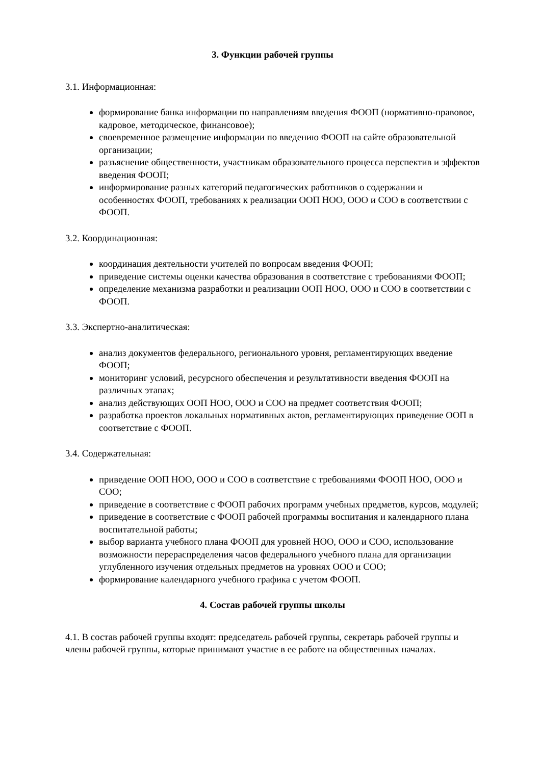3. Функции рабочей группы
3.1. Информационная:
формирование банка информации по направлениям введения ФООП (нормативно-правовое, кадровое, методическое, финансовое);
своевременное размещение информации по введению ФООП на сайте образовательной организации;
разъяснение общественности, участникам образовательного процесса перспектив и эффектов введения ФООП;
информирование разных категорий педагогических работников о содержании и особенностях ФООП, требованиях к реализации ООП НОО, ООО и СОО в соответствии с ФООП.
3.2. Координационная:
координация деятельности учителей по вопросам введения ФООП;
приведение системы оценки качества образования в соответствие с требованиями ФООП;
определение механизма разработки и реализации ООП НОО, ООО и СОО в соответствии с ФООП.
3.3. Экспертно-аналитическая:
анализ документов федерального, регионального уровня, регламентирующих введение ФООП;
мониторинг условий, ресурсного обеспечения и результативности введения ФООП на различных этапах;
анализ действующих ООП НОО, ООО и СОО на предмет соответствия ФООП;
разработка проектов локальных нормативных актов, регламентирующих приведение ООП в соответствие с ФООП.
3.4. Содержательная:
приведение ООП НОО, ООО и СОО в соответствие с требованиями ФООП НОО, ООО и СОО;
приведение в соответствие с ФООП рабочих программ учебных предметов, курсов, модулей;
приведение в соответствие с ФООП рабочей программы воспитания и календарного плана воспитательной работы;
выбор варианта учебного плана ФООП для уровней НОО, ООО и СОО, использование возможности перераспределения часов федерального учебного плана для организации углубленного изучения отдельных предметов на уровнях ООО и СОО;
формирование календарного учебного графика с учетом ФООП.
4. Состав рабочей группы школы
4.1. В состав рабочей группы входят: председатель рабочей группы, секретарь рабочей группы и члены рабочей группы, которые принимают участие в ее работе на общественных началах.